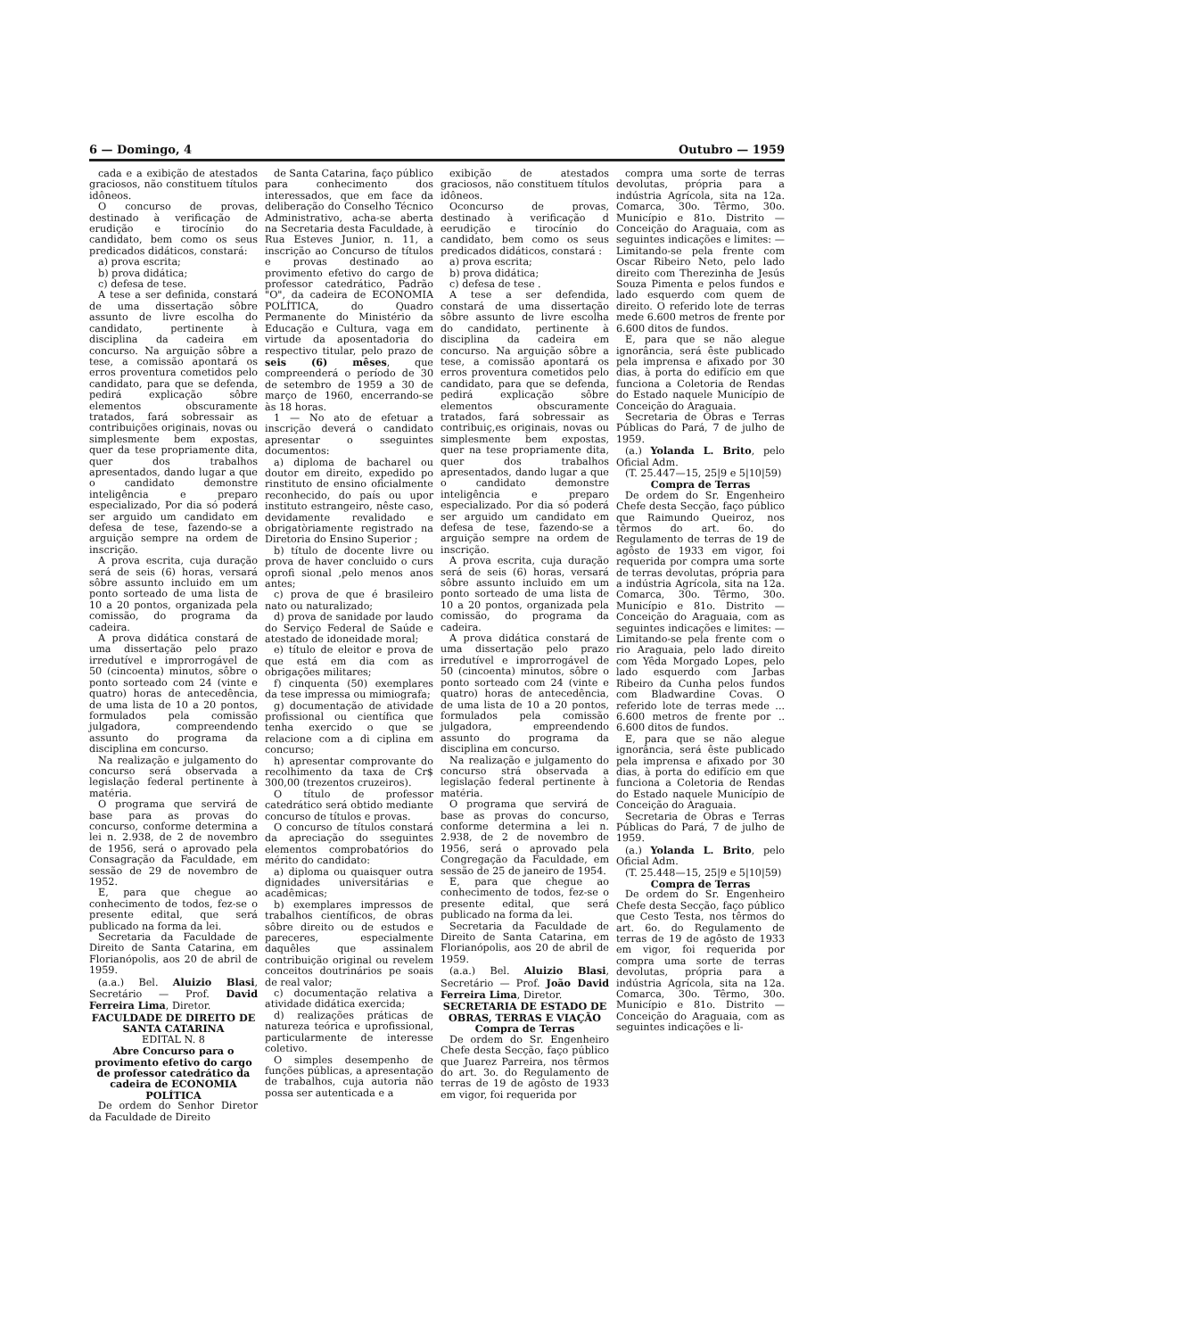6 — Domingo, 4 Outubro — 1959
cada e a exibição de atestados graciosos, não constituem títulos idôneos.
O concurso de provas, destinado à verificação de erudição e tirocínio do candidato, bem como os seus predicados didáticos, constará:
a) prova escrita;
b) prova didática;
c) defesa de tese.
A tese a ser definida, constará de uma dissertação sôbre assunto de livre escolha do candidato, pertinente à disciplina da cadeira em concurso. Na arguição sôbre a tese, a comissão apontará os erros proventura cometidos pelo candidato, para que se defenda, pedirá explicação sôbre elementos obscuramente tratados, fará sobressair as contribuições originais, novas ou simplesmente bem expostas, quer da tese propriamente dita, quer dos trabalhos apresentados, dando lugar a que o candidato demonstre inteligência e preparo especializado, Por dia só poderá ser arguido um candidato em defesa de tese, fazendo-se a arguição sempre na ordem de inscrição.
A prova escrita, cuja duração será de seis (6) horas, versará sôbre assunto incluido em um ponto sorteado de uma lista de 10 a 20 pontos, organizada pela comissão, do programa da cadeira.
A prova didática constará de uma dissertação pelo prazo irredutível e improrrogável de 50 (cincoenta) minutos, sôbre o ponto sorteado com 24 (vinte e quatro) horas de antecedência, de uma lista de 10 a 20 pontos, formulados pela comissão julgadora, compreendendo assunto do programa da disciplina em concurso.
Na realização e julgamento do concurso será observada a legislação federal pertinente à matéria.
O programa que servirá de base para as provas do concurso, conforme determina a lei n. 2.938, de 2 de novembro de 1956, será o aprovado pela Consagração da Faculdade, em sessão de 29 de novembro de 1952.
E, para que chegue ao conhecimento de todos, fez-se o presente edital, que será publicado na forma da lei.
Secretaria da Faculdade de Direito de Santa Catarina, em Florianópolis, aos 20 de abril de 1959.
(a.a.) Bel. Aluizio Blasi, Secretário — Prof. David Ferreira Lima, Diretor.
FACULDADE DE DIREITO DE SANTA CATARINA
EDITAL N. 8
Abre Concurso para o provimento efetivo do cargo de professor catedrático da cadeira de ECONOMIA POLÍTICA
De ordem do Senhor Diretor da Faculdade de Direito
de Santa Catarina, faço público para conhecimento dos interessados, que em face da deliberação do Conselho Técnico Administrativo, acha-se aberta na Secretaria desta Faculdade, à Rua Esteves Junior, n. 11, a inscrição ao Concurso de títulos e provas destinado ao provimento efetivo do cargo de professor catedrático, Padrão "O", da cadeira de ECONOMIA POLÍTICA, do Quadro Permanente do Ministério da Educação e Cultura, vaga em virtude da aposentadoria do respectivo titular, pelo prazo de seis (6) mêses, que compreenderá o período de 30 de setembro de 1959 a 30 de março de 1960, encerrando-se às 18 horas.
1 — No ato de efetuar a inscrição deverá o candidato apresentar o sseguintes documentos:
a) diploma de bacharel ou doutor em direito, expedido po rinstituto de ensino oficialmente reconhecido, do país ou upor instituto estrangeiro, nêste caso, devidamente revalidado e obrigatòriamente registrado na Diretoria do Ensino Superior ;
b) título de docente livre ou prova de haver concluido o curs oprofi sional ,pelo menos anos antes;
c) prova de que é brasileiro nato ou naturalizado;
d) prova de sanidade por laudo do Serviço Federal de Saúde e atestado de idoneidade moral;
e) título de eleitor e prova de que está em dia com as obrigações militares;
f) cinquenta (50) exemplares da tese impressa ou mimiografa;
g) documentação de atividade profissional ou científica que tenha exercido o que se relacione com a di ciplina em concurso;
h) apresentar comprovante do recolhimento da taxa de Cr$ 300,00 (trezentos cruzeiros).
O título de professor catedrático será obtido mediante concurso de títulos e provas.
O concurso de títulos constará da apreciação do sseguintes elementos comprobatórios do mérito do candidato:
a) diploma ou quaisquer outra dignidades universitárias e acadêmicas;
b) exemplares impressos de trabalhos científicos, de obras sôbre direito ou de estudos e pareceres, especialmente daquêles que assinalem contribuição original ou revelem conceitos doutrinários pe soais de real valor;
c) documentação relativa a atividade didática exercida;
d) realizações práticas de natureza teórica e uprofissional, particularmente de interesse coletivo.
O simples desempenho de funções públicas, a apresentação de trabalhos, cuja autoria não possa ser autenticada e a
exibição de atestados graciosos, não constituem títulos idôneos.
Oconcurso de provas, destinado à verificação d eerudição e tirocínio do candidato, bem como os seus predicados didáticos, constará :
a) prova escrita;
b) prova didática;
c) defesa de tese .
A tese a ser defendida, constará de uma dissertação sôbre assunto de livre escolha do candidato, pertinente à disciplina da cadeira em concurso. Na arguição sôbre a tese, a comissão apontará os erros proventura cometidos pelo candidato, para que se defenda, pedirá explicação sôbre elementos obscuramente tratados, fará sobressair as contribuiç,es originais, novas ou simplesmente bem expostas, quer na tese propriamente dita, quer dos trabalhos apresentados, dando lugar a que o candidato demonstre inteligência e preparo especializado. Por dia só poderá ser arguido um candidato em defesa de tese, fazendo-se a arguição sempre na ordem de inscrição.
A prova escrita, cuja duração será de seis (6) horas, versará sôbre assunto incluido em um ponto sorteado de uma lista de 10 a 20 pontos, organizada pela comissão, do programa da cadeira.
A prova didática constará de uma dissertação pelo prazo irredutível e improrrogável de 50 (cincoenta) minutos, sôbre o ponto sorteado com 24 (vinte e quatro) horas de antecedência, de uma lista de 10 a 20 pontos, formulados pela comissão julgadora, empreendendo assunto do programa da disciplina em concurso.
Na realização e julgamento do concurso strá observada a legislação federal pertinente à matéria.
O programa que servirá de base as provas do concurso, conforme determina a lei n. 2.938, de 2 de novembro de 1956, será o aprovado pela Congregação da Faculdade, em sessão de 25 de janeiro de 1954.
E, para que chegue ao conhecimento de todos, fez-se o presente edital, que será publicado na forma da lei.
Secretaria da Faculdade de Direito de Santa Catarina, em Florianópolis, aos 20 de abril de 1959.
(a.a.) Bel. Aluizio Blasi, Secretário — Prof. João David Ferreira Lima, Diretor.
SECRETARIA DE ESTADO DE OBRAS, TERRAS E VIAÇÃO
Compra de Terras
De ordem do Sr. Engenheiro Chefe desta Secção, faço público que Juarez Parreira, nos têrmos do art. 3o. do Regulamento de terras de 19 de agôsto de 1933 em vigor, foi requerida por
compra uma sorte de terras devolutas, própria para a indústria Agrícola, sita na 12a. Comarca, 30o. Têrmo, 30o. Município e 81o. Distrito — Conceição do Araguaia, com as seguintes indicações e limites: — Limitando-se pela frente com Oscar Ribeiro Neto, pelo lado direito com Therezinha de Jesús Souza Pimenta e pelos fundos e lado esquerdo com quem de direito. O referido lote de terras mede 6.600 metros de frente por 6.600 ditos de fundos.
E, para que se não alegue ignorância, será êste publicado pela imprensa e afixado por 30 dias, à porta do edifício em que funciona a Coletoria de Rendas do Estado naquele Município de Conceição do Araguaia.
Secretaria de Obras e Terras Públicas do Pará, 7 de julho de 1959.
(a.) Yolanda L. Brito, pelo Oficial Adm.
(T. 25.447—15, 25|9 e 5|10|59)
Compra de Terras
De ordem do Sr. Engenheiro Chefe desta Secção, faço público que Raimundo Queiroz, nos têrmos do art. 6o. do Regulamento de terras de 19 de agôsto de 1933 em vigor, foi requerida por compra uma sorte de terras devolutas, própria para a indústria Agrícola, sita na 12a. Comarca, 30o. Têrmo, 30o. Município e 81o. Distrito — Conceição do Araguaia, com as seguintes indicações e limites: — Limitando-se pela frente com o rio Araguaia, pelo lado direito com Yêda Morgado Lopes, pelo lado esquerdo com Jarbas Ribeiro da Cunha pelos fundos com Bladwardine Covas. O referido lote de terras mede ... 6.600 metros de frente por .. 6.600 ditos de fundos.
E, para que se não alegue ignorância, será êste publicado pela imprensa e afixado por 30 dias, à porta do edifício em que funciona a Coletoria de Rendas do Estado naquele Município de Conceição do Araguaia.
Secretaria de Obras e Terras Públicas do Pará, 7 de julho de 1959.
(a.) Yolanda L. Brito, pelo Oficial Adm.
(T. 25.448—15, 25|9 e 5|10|59)
Compra de Terras
De ordem do Sr. Engenheiro Chefe desta Secção, faço público que Cesto Testa, nos têrmos do art. 6o. do Regulamento de terras de 19 de agôsto de 1933 em vigor, foi requerida por compra uma sorte de terras devolutas, própria para a indústria Agrícola, sita na 12a. Comarca, 30o. Têrmo, 30o. Município e 81o. Distrito — Conceição do Araguaia, com as seguintes indicações e li-